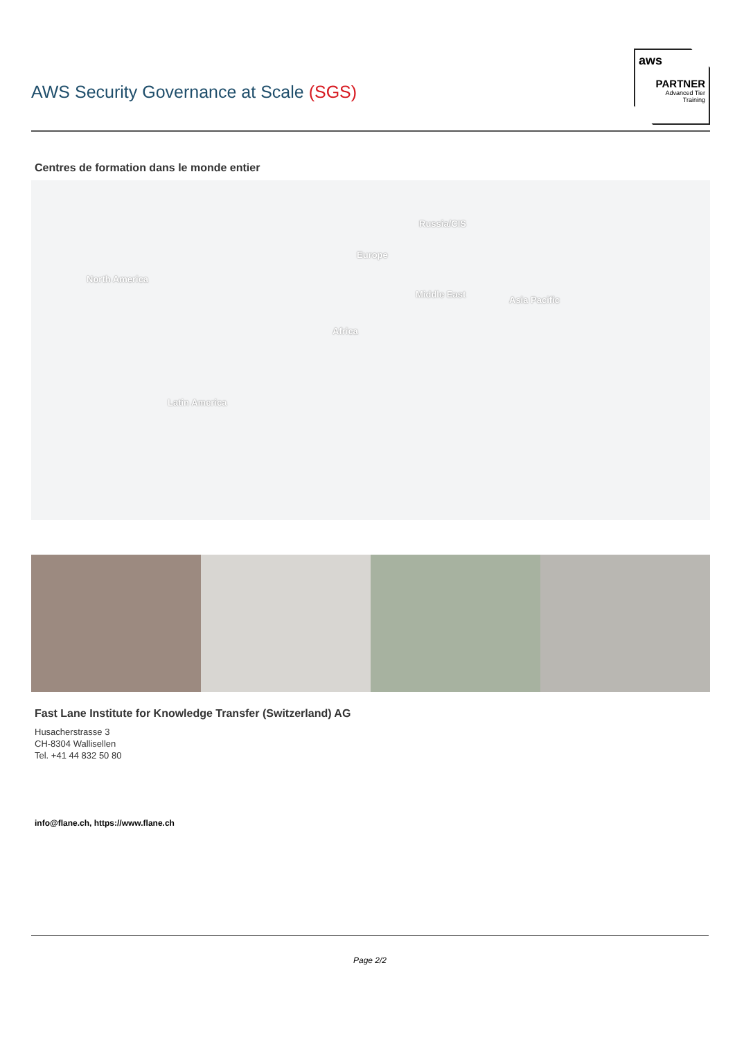AWS Security Governance at Scale (SGS)
aws
PARTNER
Advanced Tier
Training
Centres de formation dans le monde entier
North America
Russia/CIS
Europe
Middle East
Asia Pacific
Africa
Latin America
Fast Lane Institute for Knowledge Transfer (Switzerland) AG
Husacherstrasse 3
CH-8304 Wallisellen
Tel. +41 44 832 50 80
info@flane.ch, https://www.flane.ch
Page 2/2